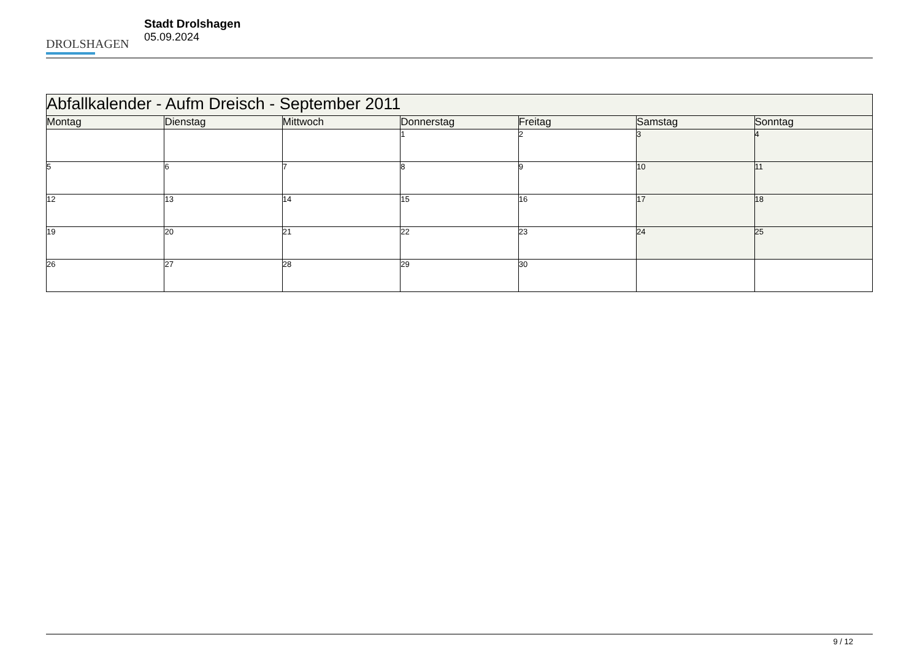DROLSHAGEN
Stadt Drolshagen
05.09.2024
| Abfallkalender - Aufm Dreisch - September 2011 | | | | | | |
| Montag | Dienstag | Mittwoch | Donnerstag | Freitag | Samstag | Sonntag |
| | | | 1 | 2 | 3 | 4 |
| 5 | 6 | 7 | 8 | 9 | 10 | 11 |
| 12 | 13 | 14 | 15 | 16 | 17 | 18 |
| 19 | 20 | 21 | 22 | 23 | 24 | 25 |
| 26 | 27 | 28 | 29 | 30 | | |
9 / 12